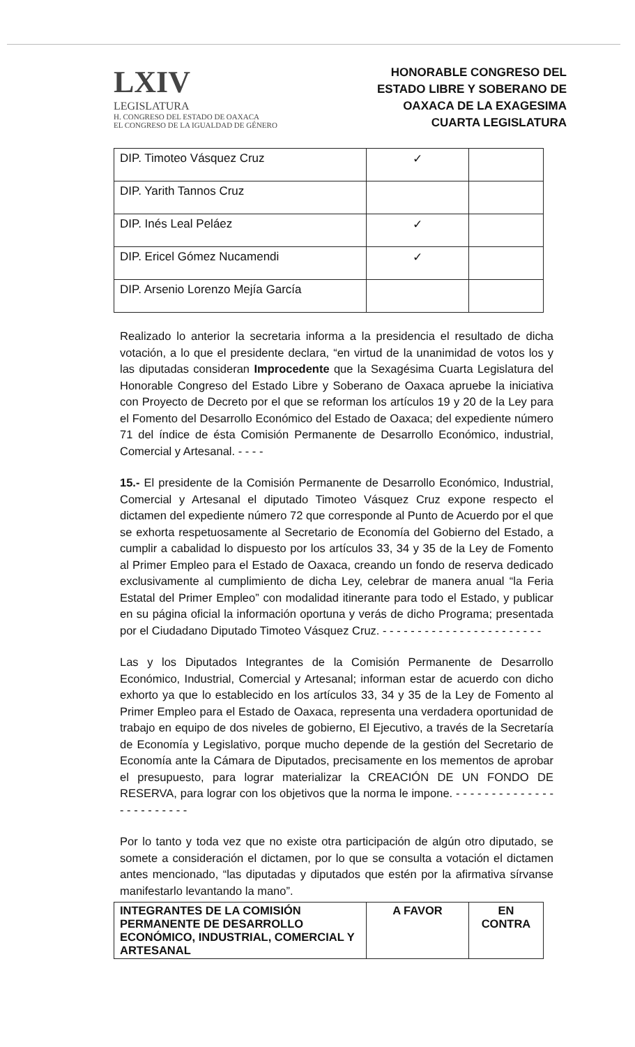LXIV
LEGISLATURA
H. CONGRESO DEL ESTADO DE OAXACA
EL CONGRESO DE LA IGUALDAD DE GÉNERO
HONORABLE CONGRESO DEL
ESTADO LIBRE Y SOBERANO DE
OAXACA DE LA EXAGESIMA
CUARTA LEGISLATURA
| DIP. Timoteo Vásquez Cruz | ✓ | |
| DIP. Yarith Tannos Cruz | | |
| DIP. Inés Leal Peláez | ✓ | |
| DIP. Ericel Gómez Nucamendi | ✓ | |
| DIP. Arsenio Lorenzo Mejía García | | |
Realizado lo anterior la secretaria informa a la presidencia el resultado de dicha votación, a lo que el presidente declara, “en virtud de la unanimidad de votos los y las diputadas consideran Improcedente que la Sexagésima Cuarta Legislatura del Honorable Congreso del Estado Libre y Soberano de Oaxaca apruebe la iniciativa con Proyecto de Decreto por el que se reforman los artículos 19 y 20 de la Ley para el Fomento del Desarrollo Económico del Estado de Oaxaca; del expediente número 71 del índice de ésta Comisión Permanente de Desarrollo Económico, industrial, Comercial y Artesanal. - - - -
15.- El presidente de la Comisión Permanente de Desarrollo Económico, Industrial, Comercial y Artesanal el diputado Timoteo Vásquez Cruz expone respecto el dictamen del expediente número 72 que corresponde al Punto de Acuerdo por el que se exhorta respetuosamente al Secretario de Economía del Gobierno del Estado, a cumplir a cabalidad lo dispuesto por los artículos 33, 34 y 35 de la Ley de Fomento al Primer Empleo para el Estado de Oaxaca, creando un fondo de reserva dedicado exclusivamente al cumplimiento de dicha Ley, celebrar de manera anual “la Feria Estatal del Primer Empleo” con modalidad itinerante para todo el Estado, y publicar en su página oficial la información oportuna y verás de dicho Programa; presentada por el Ciudadano Diputado Timoteo Vásquez Cruz. - - - - - - - - - - - - - - - - - - - - - - -
Las y los Diputados Integrantes de la Comisión Permanente de Desarrollo Económico, Industrial, Comercial y Artesanal; informan estar de acuerdo con dicho exhorto ya que lo establecido en los artículos 33, 34 y 35 de la Ley de Fomento al Primer Empleo para el Estado de Oaxaca, representa una verdadera oportunidad de trabajo en equipo de dos niveles de gobierno, El Ejecutivo, a través de la Secretaría de Economía y Legislativo, porque mucho depende de la gestión del Secretario de Economía ante la Cámara de Diputados, precisamente en los mementos de aprobar el presupuesto, para lograr materializar la CREACIÓN DE UN FONDO DE RESERVA, para lograr con los objetivos que la norma le impone. - - - - - - - - - - - - - - - - - - - - - - - -
Por lo tanto y toda vez que no existe otra participación de algún otro diputado, se somete a consideración el dictamen, por lo que se consulta a votación el dictamen antes mencionado, “las diputadas y diputados que estén por la afirmativa sírvanse manifestarlo levantando la mano”.
| INTEGRANTES DE LA COMISIÓN PERMANENTE DE DESARROLLO ECONÓMICO, INDUSTRIAL, COMERCIAL Y ARTESANAL | A FAVOR | EN CONTRA |
| --- | --- | --- |